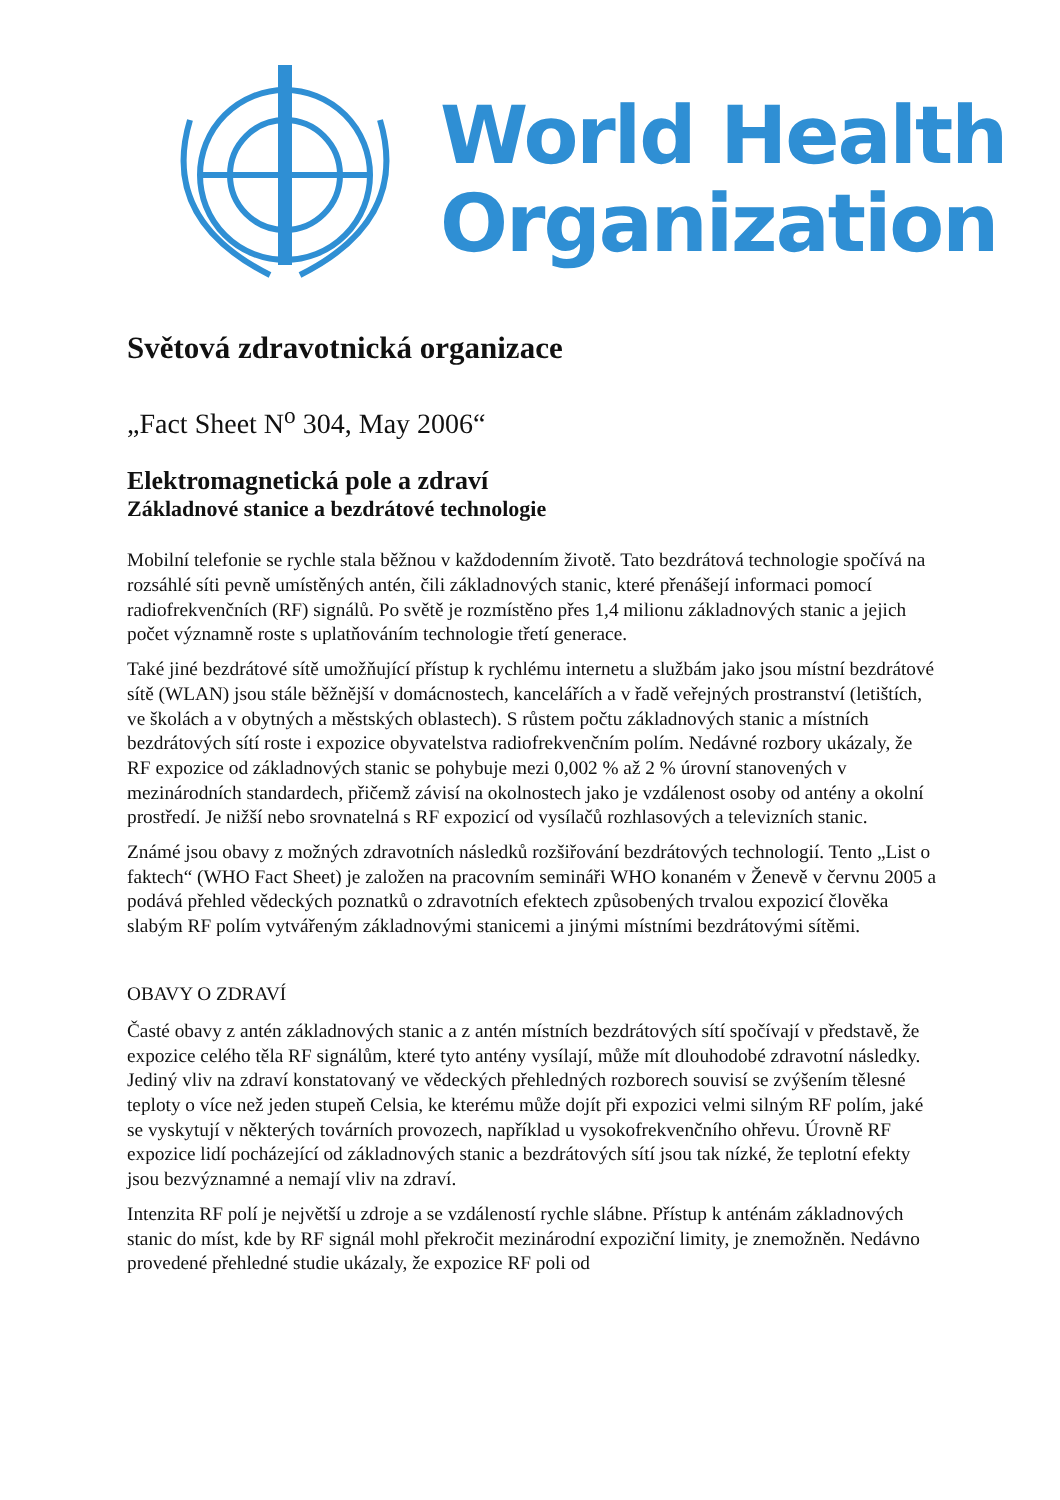World Health
Organization
Světová zdravotnická organizace
„Fact Sheet N<sup>o</sup> 304, May 2006“
Elektromagnetická pole a zdraví
Základnové stanice a bezdrátové technologie
Mobilní telefonie se rychle stala běžnou v každodenním životě. Tato bezdrátová technologie spočívá na rozsáhlé síti pevně umístěných antén, čili základnových stanic, které přenášejí informaci pomocí radiofrekvenčních (RF) signálů. Po světě je rozmístěno přes 1,4 milionu základnových stanic a jejich počet významně roste s uplatňováním technologie třetí generace.
Také jiné bezdrátové sítě umožňující přístup k rychlému internetu a službám jako jsou místní bezdrátové sítě (WLAN) jsou stále běžnější v domácnostech, kancelářích a v řadě veřejných prostranství (letištích, ve školách a v obytných a městských oblastech). S růstem počtu základnových stanic a místních bezdrátových sítí roste i expozice obyvatelstva radiofrekvenčním polím. Nedávné rozbory ukázaly, že RF expozice od základnových stanic se pohybuje mezi 0,002 % až 2 % úrovní stanovených v mezinárodních standardech, přičemž závisí na okolnostech jako je vzdálenost osoby od antény a okolní prostředí. Je nižší nebo srovnatelná s RF expozicí od vysílačů rozhlasových a televizních stanic.
Známé jsou obavy z možných zdravotních následků rozšiřování bezdrátových technologií. Tento „List o faktech“ (WHO Fact Sheet) je založen na pracovním semináři WHO konaném v Ženevě v červnu 2005 a podává přehled vědeckých poznatků o zdravotních efektech způsobených trvalou expozicí člověka slabým RF polím vytvářeným základnovými stanicemi a jinými místními bezdrátovými sítěmi.
OBAVY O ZDRAVÍ
Časté obavy z antén základnových stanic a z antén místních bezdrátových sítí spočívají v představě, že expozice celého těla RF signálům, které tyto antény vysílají, může mít dlouhodobé zdravotní následky. Jediný vliv na zdraví konstatovaný ve vědeckých přehledných rozborech souvisí se zvýšením tělesné teploty o více než jeden stupeň Celsia, ke kterému může dojít při expozici velmi silným RF polím, jaké se vyskytují v některých továrních provozech, například u vysokofrekvenčního ohřevu. Úrovně RF expozice lidí pocházející od základnových stanic a bezdrátových sítí jsou tak nízké, že teplotní efekty jsou bezvýznamné a nemají vliv na zdraví.
Intenzita RF polí je největší u zdroje a se vzdáleností rychle slábne. Přístup k anténám základnových stanic do míst, kde by RF signál mohl překročit mezinárodní expoziční limity, je znemožněn. Nedávno provedené přehledné studie ukázaly, že expozice RF poli od